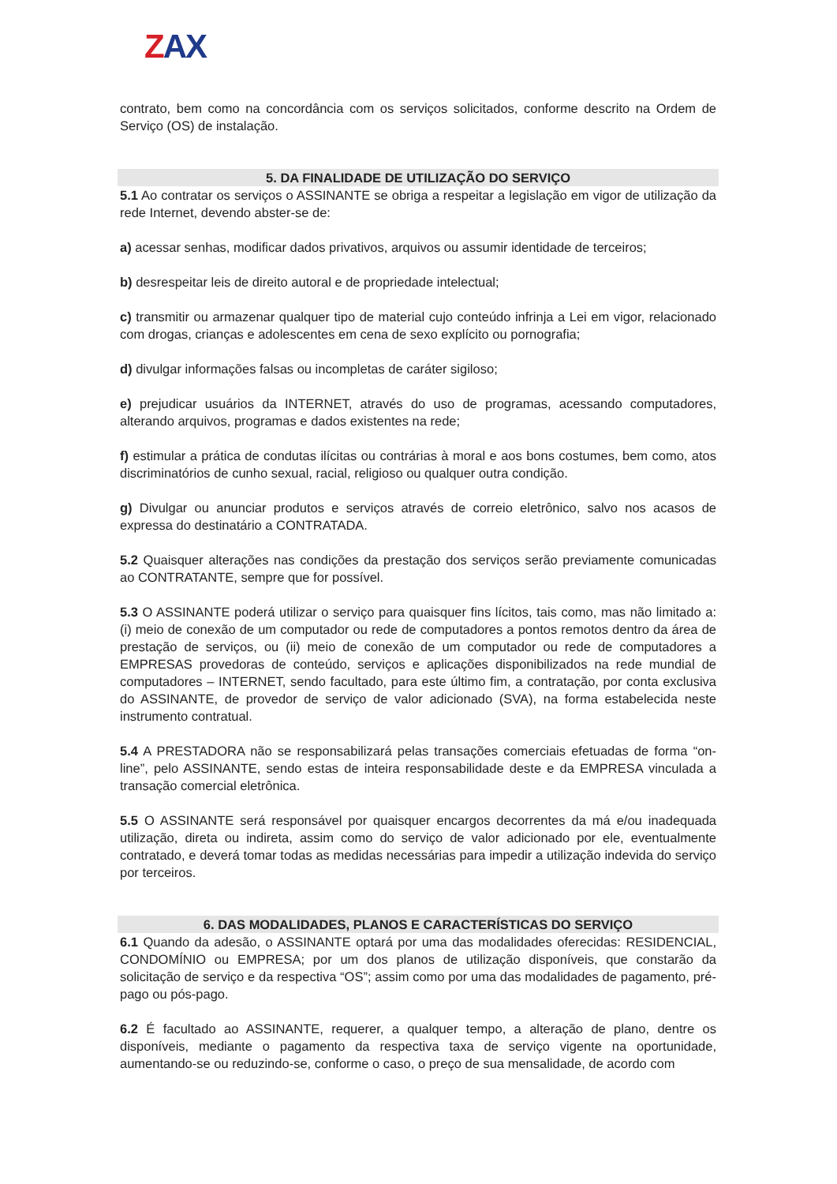ZAX
contrato, bem como na concordância com os serviços solicitados, conforme descrito na Ordem de Serviço (OS) de instalação.
5. DA FINALIDADE DE UTILIZAÇÃO DO SERVIÇO
5.1 Ao contratar os serviços o ASSINANTE se obriga a respeitar a legislação em vigor de utilização da rede Internet, devendo abster-se de:
a) acessar senhas, modificar dados privativos, arquivos ou assumir identidade de terceiros;
b) desrespeitar leis de direito autoral e de propriedade intelectual;
c) transmitir ou armazenar qualquer tipo de material cujo conteúdo infrinja a Lei em vigor, relacionado com drogas, crianças e adolescentes em cena de sexo explícito ou pornografia;
d) divulgar informações falsas ou incompletas de caráter sigiloso;
e) prejudicar usuários da INTERNET, através do uso de programas, acessando computadores, alterando arquivos, programas e dados existentes na rede;
f) estimular a prática de condutas ilícitas ou contrárias à moral e aos bons costumes, bem como, atos discriminatórios de cunho sexual, racial, religioso ou qualquer outra condição.
g) Divulgar ou anunciar produtos e serviços através de correio eletrônico, salvo nos acasos de expressa do destinatário a CONTRATADA.
5.2 Quaisquer alterações nas condições da prestação dos serviços serão previamente comunicadas ao CONTRATANTE, sempre que for possível.
5.3 O ASSINANTE poderá utilizar o serviço para quaisquer fins lícitos, tais como, mas não limitado a: (i) meio de conexão de um computador ou rede de computadores a pontos remotos dentro da área de prestação de serviços, ou (ii) meio de conexão de um computador ou rede de computadores a EMPRESAS provedoras de conteúdo, serviços e aplicações disponibilizados na rede mundial de computadores – INTERNET, sendo facultado, para este último fim, a contratação, por conta exclusiva do ASSINANTE, de provedor de serviço de valor adicionado (SVA), na forma estabelecida neste instrumento contratual.
5.4 A PRESTADORA não se responsabilizará pelas transações comerciais efetuadas de forma “on-line”, pelo ASSINANTE, sendo estas de inteira responsabilidade deste e da EMPRESA vinculada a transação comercial eletrônica.
5.5 O ASSINANTE será responsável por quaisquer encargos decorrentes da má e/ou inadequada utilização, direta ou indireta, assim como do serviço de valor adicionado por ele, eventualmente contratado, e deverá tomar todas as medidas necessárias para impedir a utilização indevida do serviço por terceiros.
6. DAS MODALIDADES, PLANOS E CARACTERÍSTICAS DO SERVIÇO
6.1 Quando da adesão, o ASSINANTE optará por uma das modalidades oferecidas: RESIDENCIAL, CONDOMÍNIO ou EMPRESA; por um dos planos de utilização disponíveis, que constarão da solicitação de serviço e da respectiva “OS”; assim como por uma das modalidades de pagamento, pré-pago ou pós-pago.
6.2 É facultado ao ASSINANTE, requerer, a qualquer tempo, a alteração de plano, dentre os disponíveis, mediante o pagamento da respectiva taxa de serviço vigente na oportunidade, aumentando-se ou reduzindo-se, conforme o caso, o preço de sua mensalidade, de acordo com